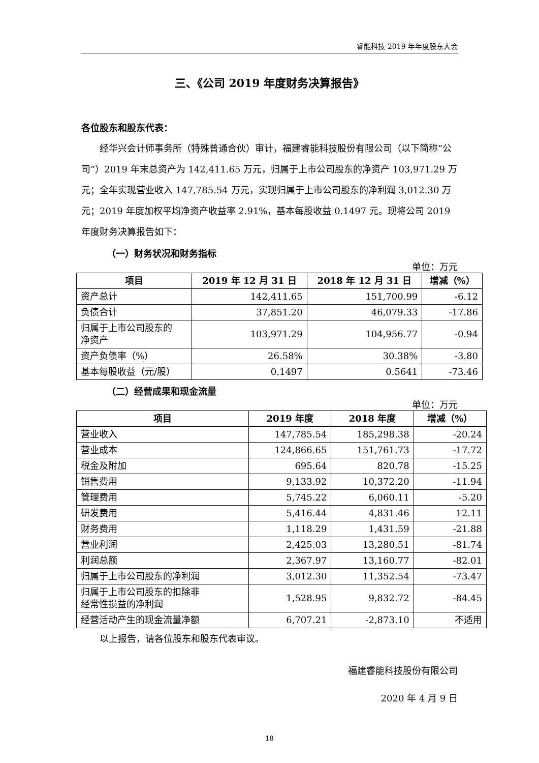睿能科技 2019 年年度股东大会
三、《公司 2019 年度财务决算报告》
各位股东和股东代表：
经华兴会计师事务所（特殊普通合伙）审计，福建睿能科技股份有限公司（以下简称“公司”）2019 年末总资产为 142,411.65 万元，归属于上市公司股东的净资产 103,971.29 万元；全年实现营业收入 147,785.54 万元，实现归属于上市公司股东的净利润 3,012.30 万元；2019 年度加权平均净资产收益率 2.91%，基本每股收益 0.1497 元。现将公司 2019 年度财务决算报告如下：
（一）财务状况和财务指标
单位：万元
| 项目 | 2019 年 12 月 31 日 | 2018 年 12 月 31 日 | 增减（%） |
| --- | --- | --- | --- |
| 资产总计 | 142,411.65 | 151,700.99 | -6.12 |
| 负债合计 | 37,851.20 | 46,079.33 | -17.86 |
| 归属于上市公司股东的 净资产 | 103,971.29 | 104,956.77 | -0.94 |
| 资产负债率（%） | 26.58% | 30.38% | -3.80 |
| 基本每股收益（元/股） | 0.1497 | 0.5641 | -73.46 |
（二）经营成果和现金流量
单位：万元
| 项目 | 2019 年度 | 2018 年度 | 增减（%） |
| --- | --- | --- | --- |
| 营业收入 | 147,785.54 | 185,298.38 | -20.24 |
| 营业成本 | 124,866.65 | 151,761.73 | -17.72 |
| 税金及附加 | 695.64 | 820.78 | -15.25 |
| 销售费用 | 9,133.92 | 10,372.20 | -11.94 |
| 管理费用 | 5,745.22 | 6,060.11 | -5.20 |
| 研发费用 | 5,416.44 | 4,831.46 | 12.11 |
| 财务费用 | 1,118.29 | 1,431.59 | -21.88 |
| 营业利润 | 2,425.03 | 13,280.51 | -81.74 |
| 利润总额 | 2,367.97 | 13,160.77 | -82.01 |
| 归属于上市公司股东的净利润 | 3,012.30 | 11,352.54 | -73.47 |
| 归属于上市公司股东的扣除非 经常性损益的净利润 | 1,528.95 | 9,832.72 | -84.45 |
| 经营活动产生的现金流量净额 | 6,707.21 | -2,873.10 | 不适用 |
以上报告，请各位股东和股东代表审议。
福建睿能科技股份有限公司
2020 年 4 月 9 日
18